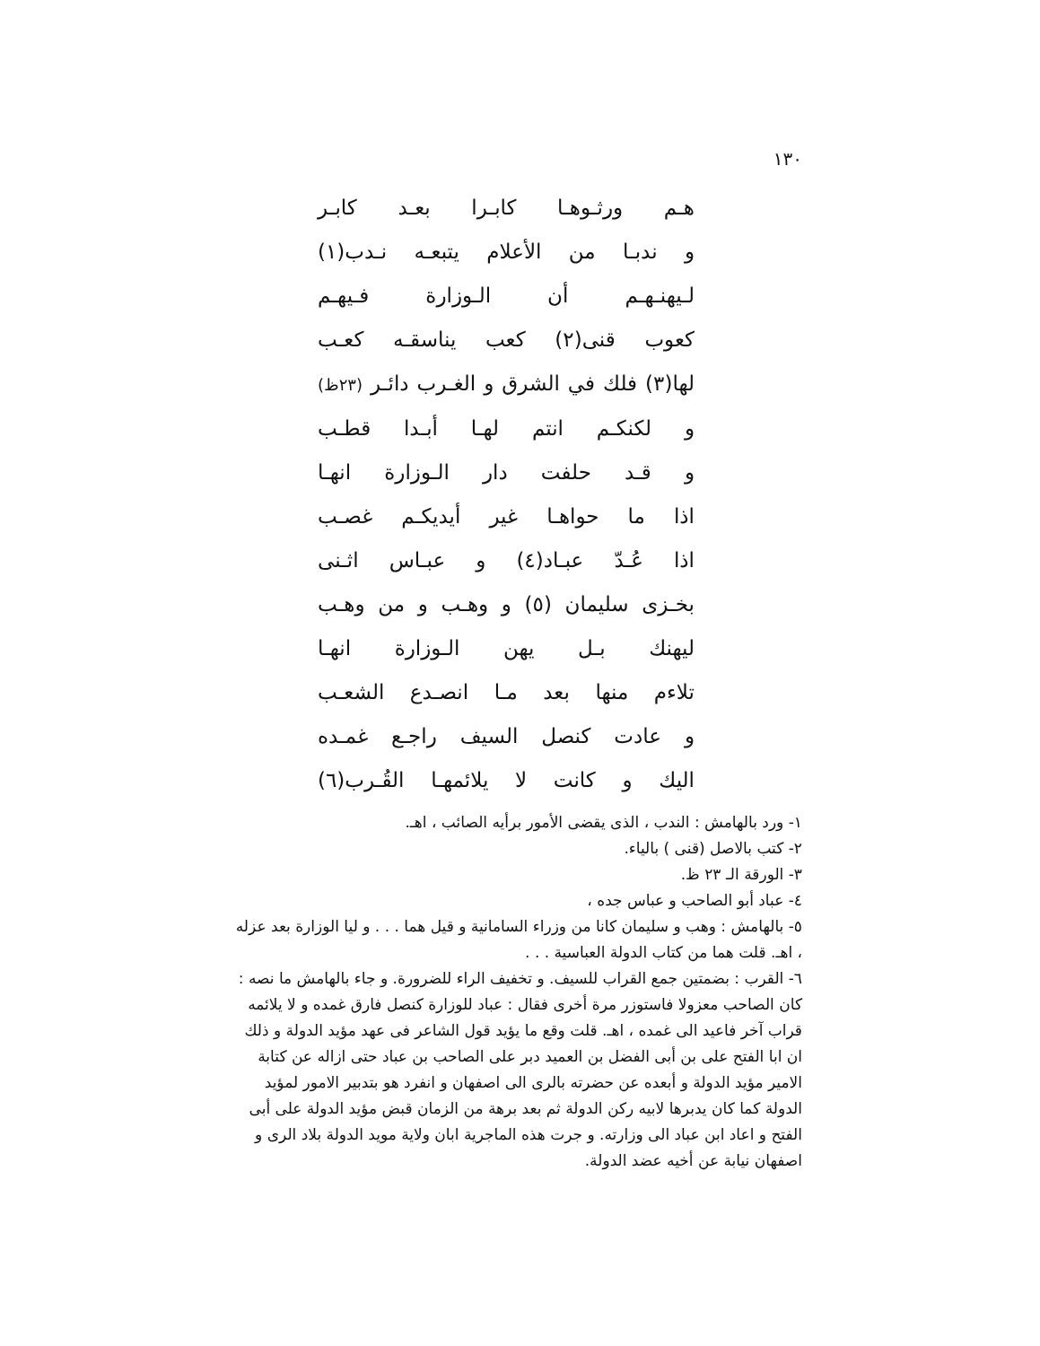١٣٠
هـم ورثـوهـا كابـرا بعـد كابـر
و ندبـا من الأعلام يتبعـه نـدب(١)
لـيهنـهـم أن الـوزارة فـيهـم
كعوب قنى(٢) كعب يناسقـه كعـب
لها(٣) فلك في الشرق و الغـرب دائـر (٢٣ظ)
و لكنكـم انتم لهـا أبـدا قطـب
و قـد حلفت دار الـوزارة انهـا
اذا ما حواهـا غير أيديكـم غصـب
اذا عُـدّ عبـاد(٤) و عبـاس اثـنى
بخـزى سليمان (٥) و وهـب و من وهـب
ليهنك بـل يهن الـوزارة انهـا
تلاءم منها بعد مـا انصـدع الشعـب
و عادت كنصل السيف راجـع غمـده
اليك و كانت لا يلائمهـا القُـرب(٦)
١- ورد بالهامش : الندب ، الذى يقضى الأمور برأيه الصائب ، اهـ.
٢- كتب بالاصل (قنى ) بالياء.
٣- الورقة الـ ٢٣ ظ.
٤- عباد أبو الصاحب و عباس جده ،
٥- بالهامش : وهب و سليمان كانا من وزراء السامانية و قيل هما . . . و ليا الوزارة بعد عزله ، اهـ. قلت هما من كتاب الدولة العباسية . . .
٦- القرب : بضمتين جمع القراب للسيف. و تخفيف الراء للضرورة. و جاء بالهامش ما نصه : كان الصاحب معزولا فاستوزر مرة أخرى فقال : عباد للوزارة كنصل فارق غمده و لا يلائمه قراب آخر فاعيد الى غمده ، اهـ. قلت وقع ما يؤيد قول الشاعر فى عهد مؤيد الدولة و ذلك ان ابا الفتح على بن أبى الفضل بن العميد دبر على الصاحب بن عباد حتى ازاله عن كتابة الامير مؤيد الدولة و أبعده عن حضرته بالرى الى اصفهان و انفرد هو بتدبير الامور لمؤيد الدولة كما كان يدبرها لابيه ركن الدولة ثم بعد برهة من الزمان قبض مؤيد الدولة على أبى الفتح و اعاد ابن عباد الى وزارته. و جرت هذه الماجرية ابان ولاية مويد الدولة بلاد الرى و اصفهان نيابة عن أخيه عضد الدولة.